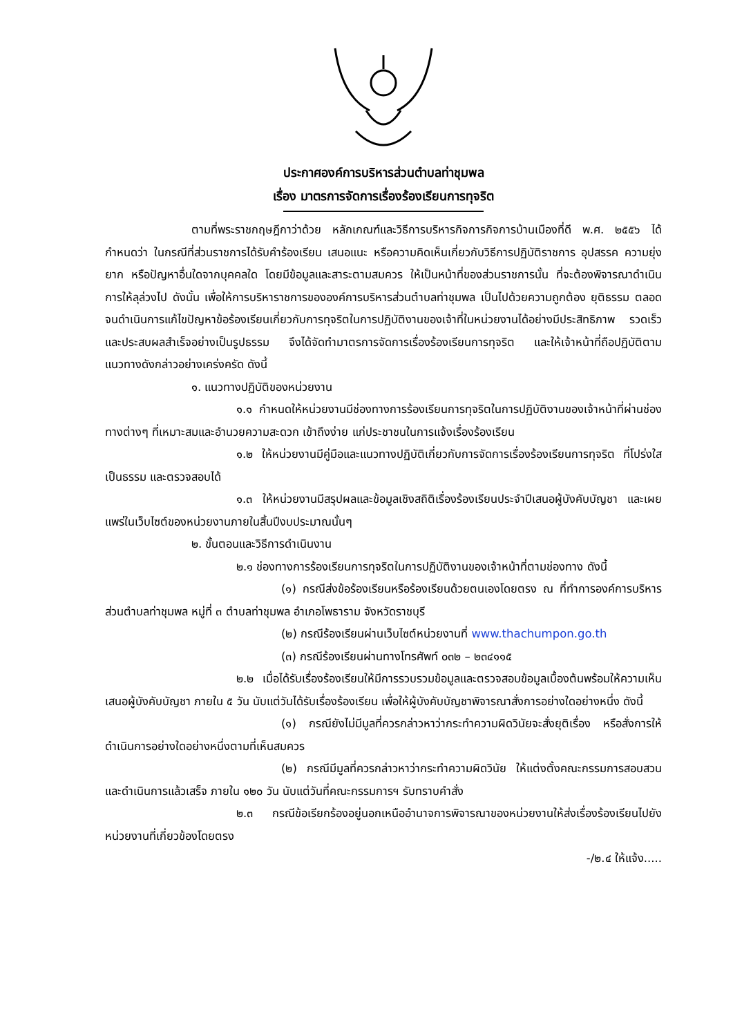ประกาศองค์การบริหารส่วนตำบลท่าชุมพล
เรื่อง มาตรการจัดการเรื่องร้องเรียนการทุจริต
ตามที่พระราชกฤษฎีกาว่าด้วย หลักเกณฑ์และวิธีการบริหารกิจการกิจการบ้านเมืองที่ดี พ.ศ. ๒๕๕๖ ได้กำหนดว่า ในกรณีที่ส่วนราชการได้รับคำร้องเรียน เสนอแนะ หรือความคิดเห็นเกี่ยวกับวิธีการปฏิบัติราชการ อุปสรรค ความยุ่งยาก หรือปัญหาอื่นใดจากบุคคลใด โดยมีข้อมูลและสาระตามสมควร ให้เป็นหน้าที่ของส่วนราชการนั้น ที่จะต้องพิจารณาดำเนินการให้ลุล่วงไป ดังนั้น เพื่อให้การบริหาราชการขององค์การบริหารส่วนตำบลท่าชุมพล เป็นไปด้วยความถูกต้อง ยุติธรรม ตลอดจนดำเนินการแก้ไขปัญหาข้อร้องเรียนเกี่ยวกับการทุจริตในการปฏิบัติงานของเจ้าที่ในหน่วยงานได้อย่างมีประสิทธิภาพ รวดเร็ว และประสบผลสำเร็จอย่างเป็นรูปธรรม จึงได้จัดทำมาตรการจัดการเรื่องร้องเรียนการทุจริต และให้เจ้าหน้าที่ถือปฏิบัติตามแนวทางดังกล่าวอย่างเคร่งครัด ดังนี้
๑. แนวทางปฏิบัติของหน่วยงาน
๑.๑ กำหนดให้หน่วยงานมีช่องทางการร้องเรียนการทุจริตในการปฏิบัติงานของเจ้าหน้าที่ผ่านช่องทางต่างๆ ที่เหมาะสมและอำนวยความสะดวก เข้าถึงง่าย แก่ประชาชนในการแจ้งเรื่องร้องเรียน
๑.๒ ให้หน่วยงานมีคู่มือและแนวทางปฏิบัติเกี่ยวกับการจัดการเรื่องร้องเรียนการทุจริต ที่โปร่งใส เป็นธรรม และตรวจสอบได้
๑.๓ ให้หน่วยงานมีสรุปผลและข้อมูลเชิงสถิติเรื่องร้องเรียนประจำปีเสนอผู้บังคับบัญชา และเผยแพร่ในเว็บไซต์ของหน่วยงานภายในสิ้นปีงบประมาณนั้นๆ
๒. ขั้นตอนและวิธีการดำเนินงาน
๒.๑ ช่องทางการร้องเรียนการทุจริตในการปฏิบัติงานของเจ้าหน้าที่ตามช่องทาง ดังนี้
(๑) กรณีส่งข้อร้องเรียนหรือร้องเรียนด้วยตนเองโดยตรง ณ ที่ทำการองค์การบริหารส่วนตำบลท่าชุมพล หมู่ที่ ๓ ตำบลท่าชุมพล อำเภอโพธาราม จังหวัดราชบุรี
(๒) กรณีร้องเรียนผ่านเว็บไซต์หน่วยงานที่ www.thachumpon.go.th
(๓) กรณีร้องเรียนผ่านทางโทรศัพท์ ๐๓๒ – ๒๓๔๑๑๕
๒.๒ เมื่อได้รับเรื่องร้องเรียนให้มีการรวบรวมข้อมูลและตรวจสอบข้อมูลเบื้องต้นพร้อมให้ความเห็นเสนอผู้บังคับบัญชา ภายใน ๕ วัน นับแต่วันได้รับเรื่องร้องเรียน เพื่อให้ผู้บังคับบัญชาพิจารณาสั่งการอย่างใดอย่างหนึ่ง ดังนี้
(๑) กรณียังไม่มีมูลที่ควรกล่าวหาว่ากระทำความผิดวินัยจะสั่งยุติเรื่อง หรือสั่งการให้ดำเนินการอย่างใดอย่างหนึ่งตามที่เห็นสมควร
(๒) กรณีมีมูลที่ควรกล่าวหาว่ากระทำความผิดวินัย ให้แต่งตั้งคณะกรรมการสอบสวนและดำเนินการแล้วเสร็จ ภายใน ๑๒๐ วัน นับแต่วันที่คณะกรรมการฯ รับทราบคำสั่ง
๒.๓ กรณีข้อเรียกร้องอยู่นอกเหนืออำนาจการพิจารณาของหน่วยงานให้ส่งเรื่องร้องเรียนไปยังหน่วยงานที่เกี่ยวข้องโดยตรง
-/๒.๔ ให้แจ้ง.....